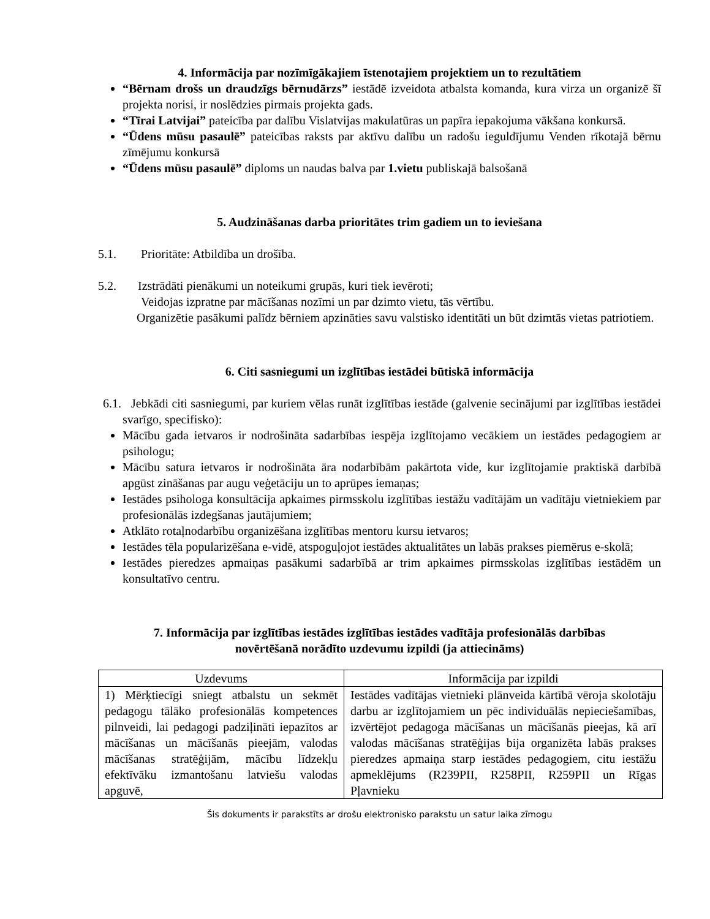4. Informācija par nozīmīgākajiem īstenotajiem projektiem un to rezultātiem
“Bērnam drošs un draudzīgs bērnudārzs” iestādē izveidota atbalsta komanda, kura virza un organizē šī projekta norisi, ir noslēdzies pirmais projekta gads.
“Tīrai Latvijai” pateicība par dalību Vislatvijas makulatūras un papīra iepakojuma vākšana konkursā.
“Ūdens mūsu pasaulē” pateicības raksts par aktīvu dalību un radošu ieguldījumu Venden rīkotajā bērnu zīmējumu konkursā
“Ūdens mūsu pasaulē” diploms un naudas balva par 1.vietu publiskajā balsošanā
5. Audzināšanas darba prioritātes trim gadiem un to ieviešana
5.1. Prioritāte: Atbildība un drošība.
5.2. Izstrādāti pienākumi un noteikumi grupās, kuri tiek ievēroti;
Veidojas izpratne par mācīšanas nozīmi un par dzimto vietu, tās vērtību.
Organizētie pasākumi palīdz bērniem apzināties savu valstisko identitāti un būt dzimtās vietas patriotiem.
6. Citi sasniegumi un izglītības iestādei būtiskā informācija
6.1. Jebkādi citi sasniegumi, par kuriem vēlas runāt izglītības iestāde (galvenie secinājumi par izglītības iestādei svarīgo, specifisko):
Mācību gada ietvaros ir nodrošināta sadarbības iespēja izglītojamo vecākiem un iestādes pedagogiem ar psihologu;
Mācību satura ietvaros ir nodrošināta āra nodarbībām pakārtota vide, kur izglītojamie praktiskā darbībā apgūst zināšanas par augu veģetāciju un to aprūpes iemaņas;
Iestādes psihologa konsultācija apkaimes pirmsskolu izglītības iestāžu vadītājām un vadītāju vietniekiem par profesionālās izdegšanas jautājumiem;
Atklāto rotaļnodarbību organizēšana izglītības mentoru kursu ietvaros;
Iestādes tēla popularizēšana e-vidē, atspoguļojot iestādes aktualitātes un labās prakses piemērus e-skolā;
Iestādes pieredzes apmaiņas pasākumi sadarbībā ar trim apkaimes pirmsskolas izglītības iestādēm un konsultatīvo centru.
7. Informācija par izglītības iestādes izglītības iestādes vadītāja profesionālās darbības
novērtēšanā norādīto uzdevumu izpildi (ja attiecināms)
| Uzdevums | Informācija par izpildi |
| --- | --- |
| 1) Mērķtiecīgi sniegt atbalstu un sekmēt pedagogu tālāko profesionālās kompetences pilnveidi, lai pedagogi padziļināti iepazītos ar mācīšanas un mācīšanās pieejām, valodas mācīšanas stratēģijām, mācību līdzekļu efektīvāku izmantošanu latviešu valodas apguvē, | Iestādes vadītājas vietnieki plānveida kārtībā vēroja skolotāju darbu ar izglītojamiem un pēc individuālās nepieciešamības, izvērtējot pedagoga mācīšanas un mācīšanās pieejas, kā arī valodas mācīšanas stratēģijas bija organizēta labās prakses pieredzes apmaiņa starp iestādes pedagogiem, citu iestāžu apmeklējums (R239PII, R258PII, R259PII un Rīgas Pļavnieku |
Šis dokuments ir parakstīts ar drošu elektronisko parakstu un satur laika zīmogu